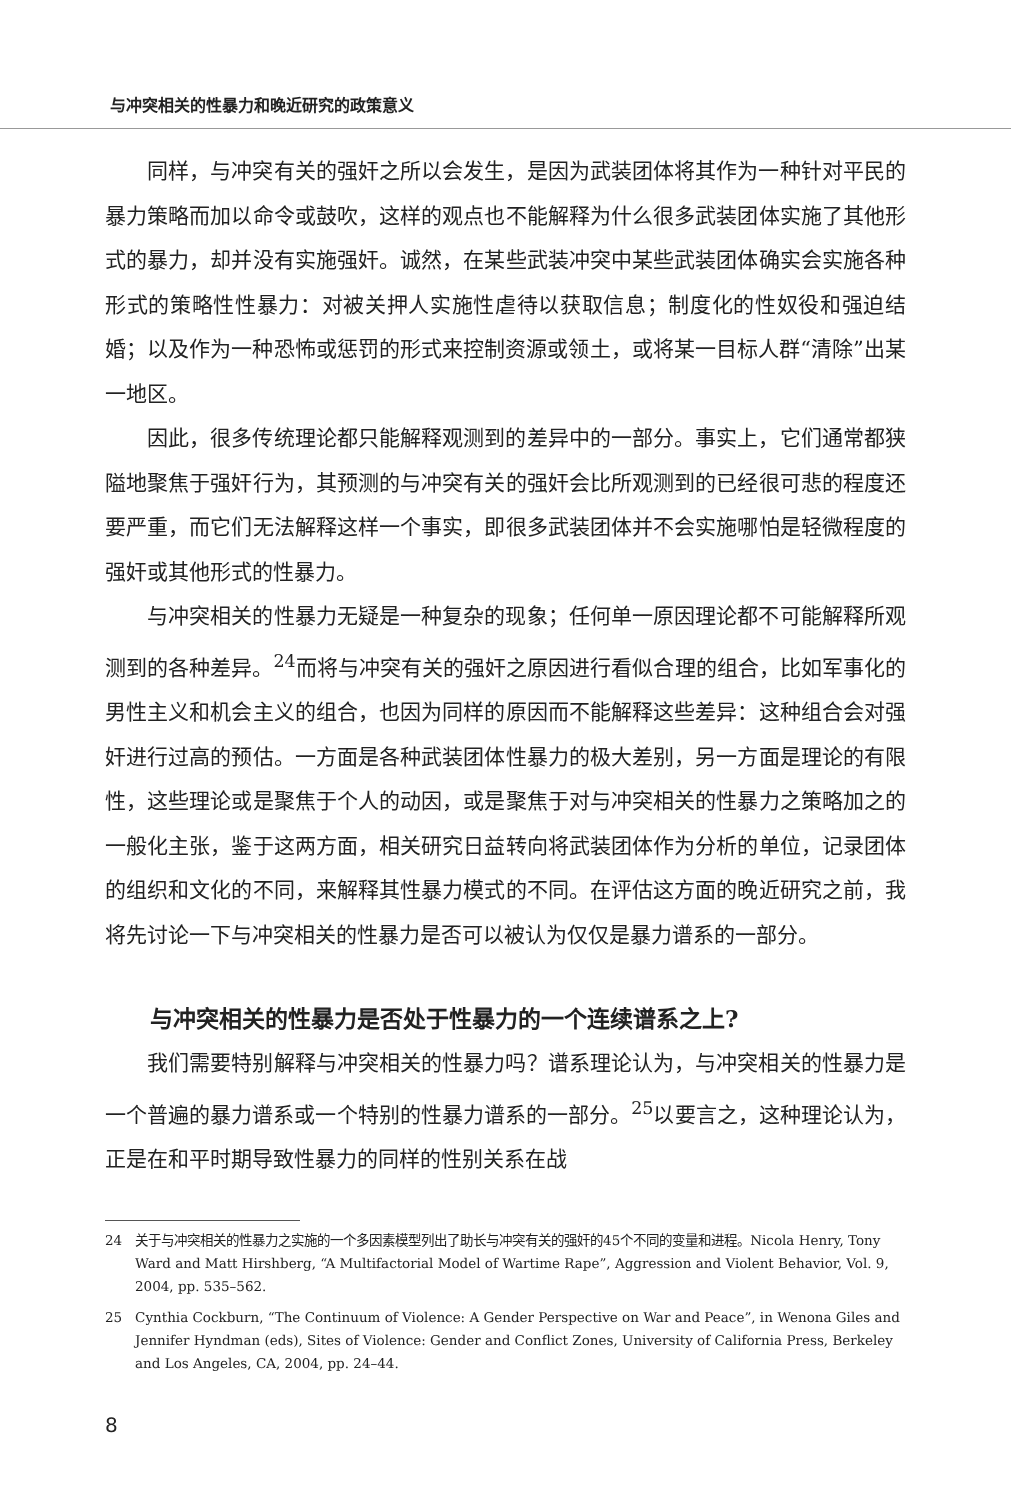与冲突相关的性暴力和晚近研究的政策意义
同样，与冲突有关的强奸之所以会发生，是因为武装团体将其作为一种针对平民的暴力策略而加以命令或鼓吹，这样的观点也不能解释为什么很多武装团体实施了其他形式的暴力，却并没有实施强奸。诚然，在某些武装冲突中某些武装团体确实会实施各种形式的策略性性暴力：对被关押人实施性虐待以获取信息；制度化的性奴役和强迫结婚；以及作为一种恐怖或惩罚的形式来控制资源或领土，或将某一目标人群“清除”出某一地区。
因此，很多传统理论都只能解释观测到的差异中的一部分。事实上，它们通常都狭隘地聚焦于强奸行为，其预测的与冲突有关的强奸会比所观测到的已经很可悲的程度还要严重，而它们无法解释这样一个事实，即很多武装团体并不会实施哪怕是轻微程度的强奸或其他形式的性暴力。
与冲突相关的性暴力无疑是一种复杂的现象；任何单一原因理论都不可能解释所观测到的各种差异。<sup>24</sup>而将与冲突有关的强奸之原因进行看似合理的组合，比如军事化的男性主义和机会主义的组合，也因为同样的原因而不能解释这些差异：这种组合会对强奸进行过高的预估。一方面是各种武装团体性暴力的极大差别，另一方面是理论的有限性，这些理论或是聚焦于个人的动因，或是聚焦于对与冲突相关的性暴力之策略加之的一般化主张，鉴于这两方面，相关研究日益转向将武装团体作为分析的单位，记录团体的组织和文化的不同，来解释其性暴力模式的不同。在评估这方面的晚近研究之前，我将先讨论一下与冲突相关的性暴力是否可以被认为仅仅是暴力谱系的一部分。
与冲突相关的性暴力是否处于性暴力的一个连续谱系之上?
我们需要特别解释与冲突相关的性暴力吗？谱系理论认为，与冲突相关的性暴力是一个普遍的暴力谱系或一个特别的性暴力谱系的一部分。<sup>25</sup>以要言之，这种理论认为，正是在和平时期导致性暴力的同样的性别关系在战
24 关于与冲突相关的性暴力之实施的一个多因素模型列出了助长与冲突有关的强奸的45个不同的变量和进程。Nicola Henry, Tony Ward and Matt Hirshberg, “A Multifactorial Model of Wartime Rape”, Aggression and Violent Behavior, Vol. 9, 2004, pp. 535–562.
25 Cynthia Cockburn, “The Continuum of Violence: A Gender Perspective on War and Peace”, in Wenona Giles and Jennifer Hyndman (eds), Sites of Violence: Gender and Conflict Zones, University of California Press, Berkeley and Los Angeles, CA, 2004, pp. 24–44.
8